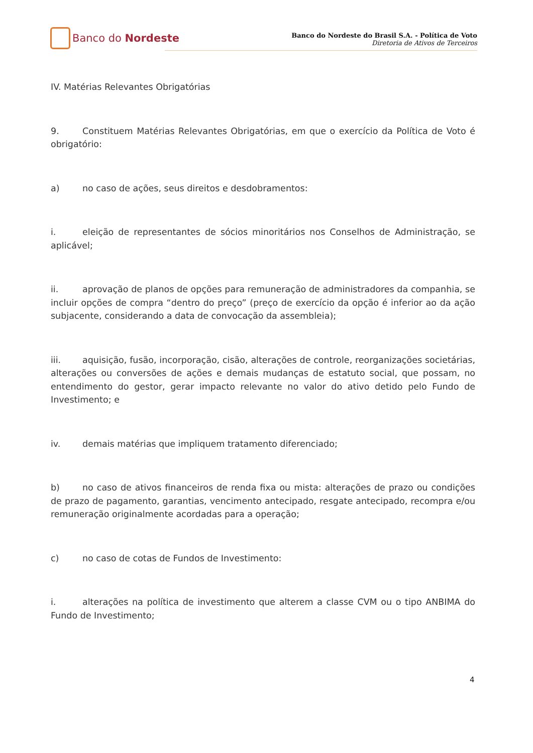Banco do Nordeste
Banco do Nordeste do Brasil S.A. - Política de Voto
Diretoria de Ativos de Terceiros
IV. Matérias Relevantes Obrigatórias
9. Constituem Matérias Relevantes Obrigatórias, em que o exercício da Política de Voto é obrigatório:
a) no caso de ações, seus direitos e desdobramentos:
i. eleição de representantes de sócios minoritários nos Conselhos de Administração, se aplicável;
ii. aprovação de planos de opções para remuneração de administradores da companhia, se incluir opções de compra “dentro do preço” (preço de exercício da opção é inferior ao da ação subjacente, considerando a data de convocação da assembleia);
iii. aquisição, fusão, incorporação, cisão, alterações de controle, reorganizações societárias, alterações ou conversões de ações e demais mudanças de estatuto social, que possam, no entendimento do gestor, gerar impacto relevante no valor do ativo detido pelo Fundo de Investimento; e
iv. demais matérias que impliquem tratamento diferenciado;
b) no caso de ativos financeiros de renda fixa ou mista: alterações de prazo ou condições de prazo de pagamento, garantias, vencimento antecipado, resgate antecipado, recompra e/ou remuneração originalmente acordadas para a operação;
c) no caso de cotas de Fundos de Investimento:
i. alterações na política de investimento que alterem a classe CVM ou o tipo ANBIMA do Fundo de Investimento;
4